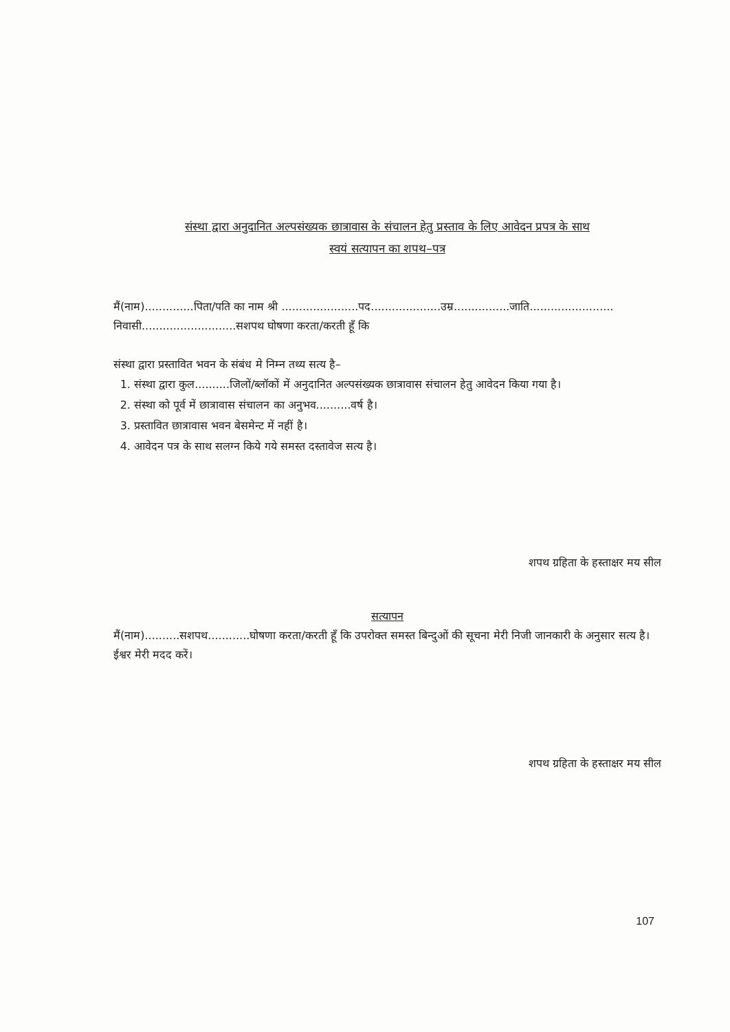संस्था द्वारा अनुदानित अल्पसंख्यक छात्रावास के संचालन हेतु प्रस्ताव के लिए आवेदन प्रपत्र के साथ
स्वयं सत्यापन का शपथ–पत्र
मैं(नाम)..............पिता/पति का नाम श्री ......................पद....................उम्र................जाति........................
निवासी...........................सशपथ घोषणा करता/करती हूँ कि
संस्था द्वारा प्रस्तावित भवन के संबंध मे निम्न तथ्य सत्य है–
1. संस्था द्वारा कुल..........जिलों/ब्लॉकों में अनुदानित अल्पसंख्यक छात्रावास संचालन हेतु आवेदन किया गया है।
2. संस्था को पूर्व में छात्रावास संचालन का अनुभव..........वर्ष है।
3. प्रस्तावित छात्रावास भवन बेसमेन्ट में नहीं है।
4. आवेदन पत्र के साथ सलग्न किये गये समस्त दस्तावेज सत्य है।
शपथ ग्रहिता के हस्ताक्षर मय सील
सत्यापन
मैं(नाम)..........सशपथ............घोषणा करता/करती हूँ कि उपरोक्त समस्त बिन्दुओं की सूचना मेरी निजी जानकारी के अनुसार सत्य है। ईश्वर मेरी मदद करें।
शपथ ग्रहिता के हस्ताक्षर मय सील
107